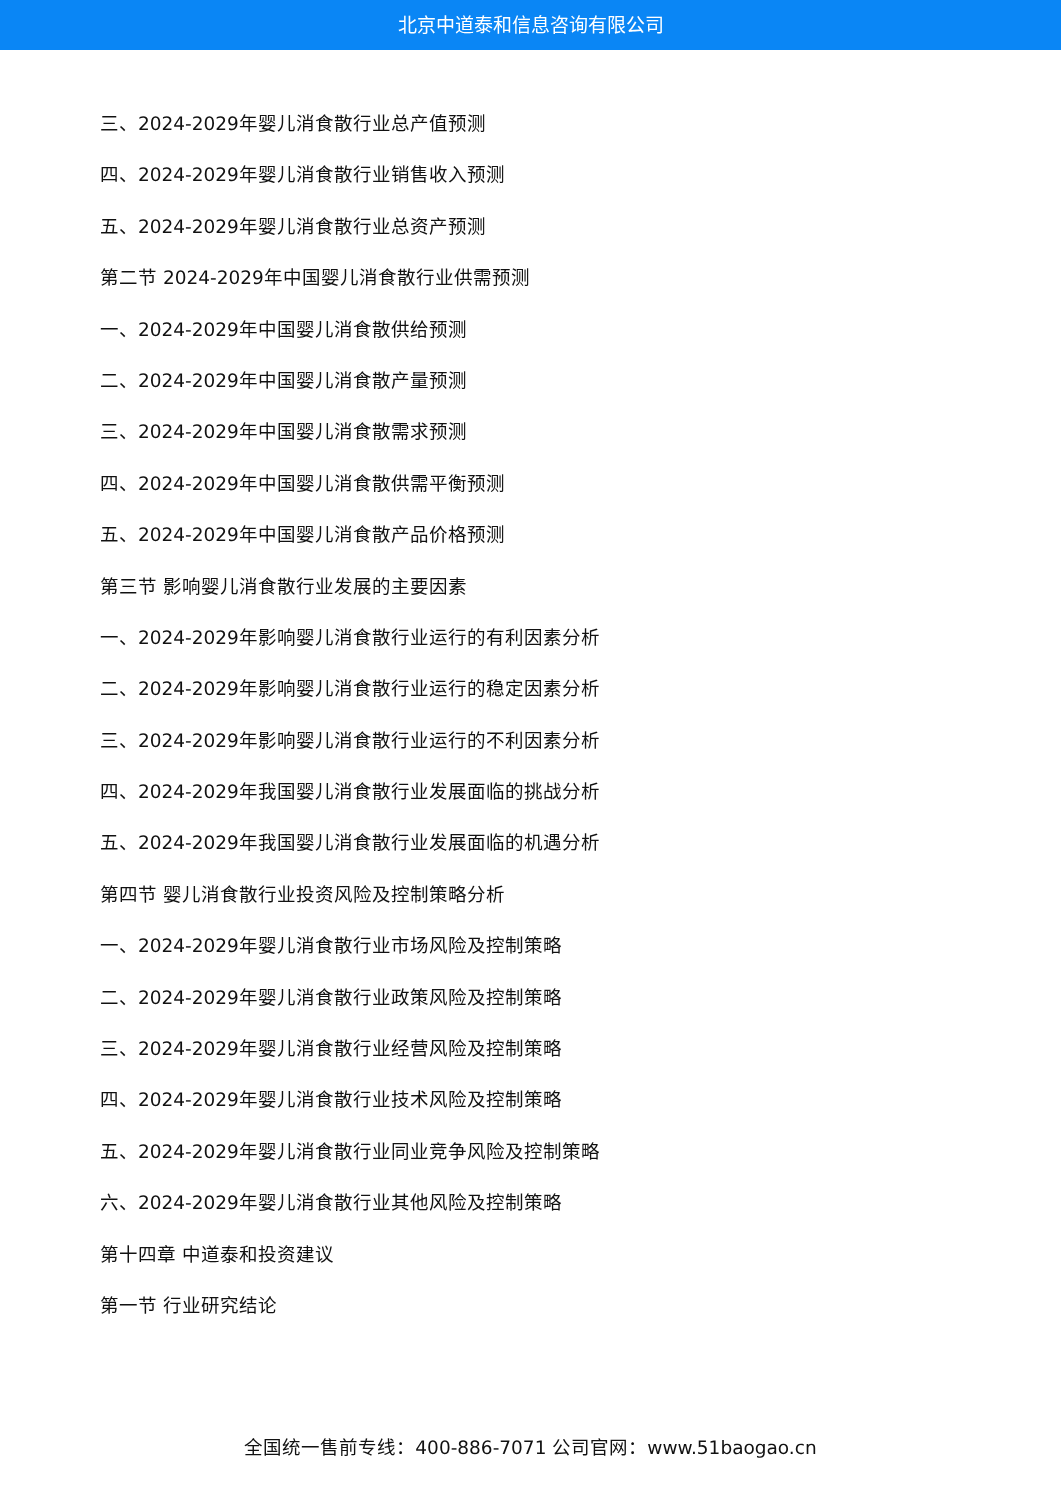北京中道泰和信息咨询有限公司
三、2024-2029年婴儿消食散行业总产值预测
四、2024-2029年婴儿消食散行业销售收入预测
五、2024-2029年婴儿消食散行业总资产预测
第二节 2024-2029年中国婴儿消食散行业供需预测
一、2024-2029年中国婴儿消食散供给预测
二、2024-2029年中国婴儿消食散产量预测
三、2024-2029年中国婴儿消食散需求预测
四、2024-2029年中国婴儿消食散供需平衡预测
五、2024-2029年中国婴儿消食散产品价格预测
第三节 影响婴儿消食散行业发展的主要因素
一、2024-2029年影响婴儿消食散行业运行的有利因素分析
二、2024-2029年影响婴儿消食散行业运行的稳定因素分析
三、2024-2029年影响婴儿消食散行业运行的不利因素分析
四、2024-2029年我国婴儿消食散行业发展面临的挑战分析
五、2024-2029年我国婴儿消食散行业发展面临的机遇分析
第四节 婴儿消食散行业投资风险及控制策略分析
一、2024-2029年婴儿消食散行业市场风险及控制策略
二、2024-2029年婴儿消食散行业政策风险及控制策略
三、2024-2029年婴儿消食散行业经营风险及控制策略
四、2024-2029年婴儿消食散行业技术风险及控制策略
五、2024-2029年婴儿消食散行业同业竞争风险及控制策略
六、2024-2029年婴儿消食散行业其他风险及控制策略
第十四章 中道泰和投资建议
第一节 行业研究结论
全国统一售前专线：400-886-7071 公司官网：www.51baogao.cn